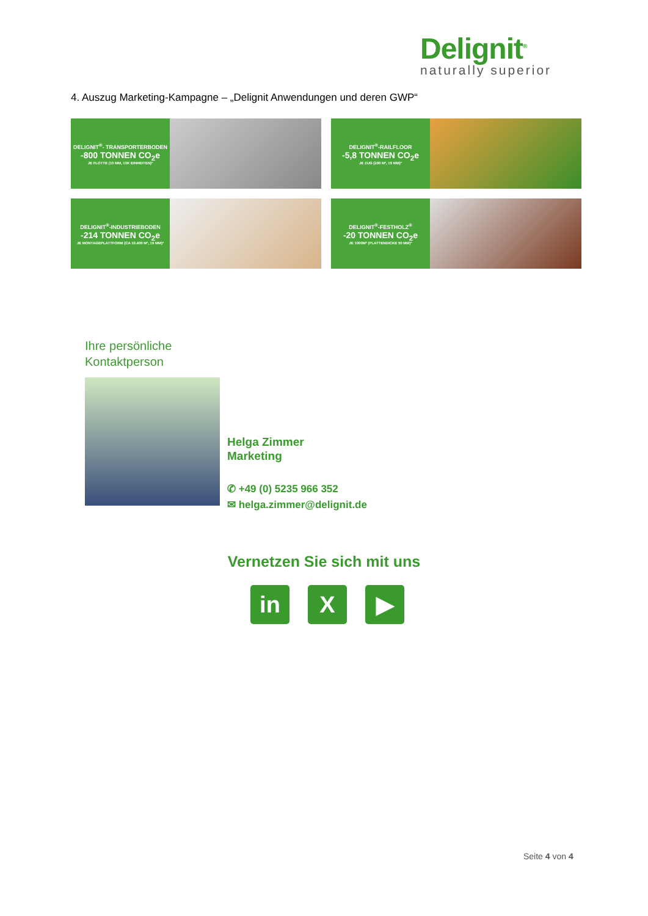Delignit<sup>®</sup>
naturally superior
4. Auszug Marketing-Kampagne – „Delignit Anwendungen und deren GWP“
DELIGNIT<sup>®</sup>- TRANSPORTERBODEN
-800 TONNEN CO<sub>2</sub>e
JE FLOTTE (10 MM, 10K EINHEITEN)*
DELIGNIT<sup>®</sup>-RAILFLOOR
-5,8 TONNEN CO<sub>2</sub>e
JE ZUG (290 M², 19 MM)*
DELIGNIT<sup>®</sup>-INDUSTRIEBODEN
-214 TONNEN CO<sub>2</sub>e
JE MONTAGEPLATTFORM (CA 10.400 M², 19 MM)*
DELIGNIT<sup>®</sup>-FESTHOLZ<sup>®</sup>
-20 TONNEN CO<sub>2</sub>e
JE 1000M² (PLATTENDICKE 50 MM)*
Ihre persönliche
Kontaktperson
Helga Zimmer
Marketing
✆ +49 (0) 5235 966 352
✉ helga.zimmer@delignit.de
Vernetzen Sie sich mit uns
in X ▶
Seite 4 von 4